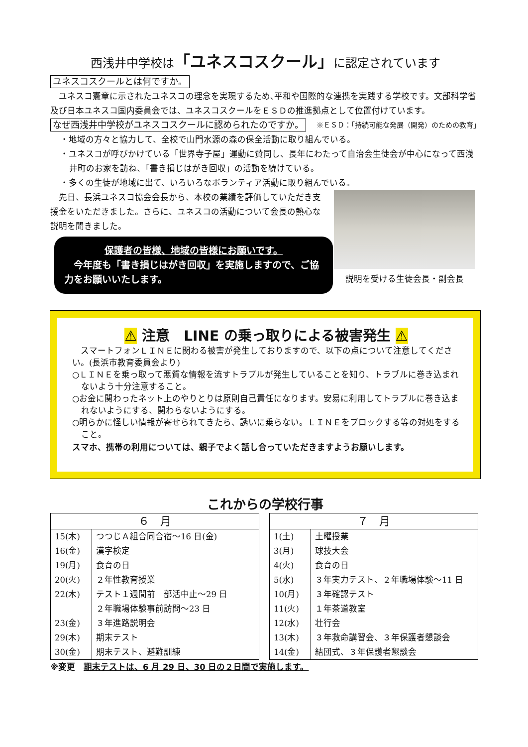西浅井中学校は「ユネスコスクール」に認定されています
ユネスコスクールとは何ですか。
　ユネスコ憲章に示されたユネスコの理念を実現するため､平和や国際的な連携を実践する学校です。文部科学省及び日本ユネスコ国内委員会では、ユネスコスクールをＥＳＤの推進拠点として位置付けています。 ※ＥＳＤ：「持続可能な発展（開発）のための教育」
なぜ西浅井中学校がユネスコスクールに認められたのですか。
・地域の方々と協力して、全校で山門水源の森の保全活動に取り組んでいる。
・ユネスコが呼びかけている「世界寺子屋」運動に賛同し、長年にわたって自治会生徒会が中心になって西浅井町のお家を訪ね、「書き損じはがき回収」の活動を続けている。
・多くの生徒が地域に出て、いろいろなボランティア活動に取り組んでいる。
　先日、長浜ユネスコ協会会長から、本校の業績を評価していただき支援金をいただきました。さらに、ユネスコの活動について会長の熱心な説明を聞きました。
保護者の皆様、地域の皆様にお願いです。
　今年度も「書き損じはがき回収」を実施しますので、ご協力をお願いいたします。
説明を受ける生徒会長・副会長
⚠ 注意　LINE の乗っ取りによる被害発生 ⚠
　スマートフォンＬＩＮＥに関わる被害が発生しておりますので、以下の点について注意してください。(長浜市教育委員会より)
○ＬＩＮＥを乗っ取って悪質な情報を流すトラブルが発生していることを知り、トラブルに巻き込まれないよう十分注意すること。
○お金に関わったネット上のやりとりは原則自己責任になります。安易に利用してトラブルに巻き込まれないようにする、関わらないようにする。
○明らかに怪しい情報が寄せられてきたら、誘いに乗らない。ＬＩＮＥをブロックする等の対処をすること。
スマホ、携帯の利用については、親子でよく話し合っていただきますようお願いします。
これからの学校行事
| ６ 月 | |
| --- | --- |
| 15(木) | つつじＡ組合同合宿～16 日(金) |
| 16(金) | 漢字検定 |
| 19(月) | 食育の日 |
| 20(火) | ２年性教育授業 |
| 22(木) | テスト１週間前 部活中止～29 日 ２年職場体験事前訪問～23 日 |
| 23(金) | ３年進路説明会 |
| 29(木) | 期末テスト |
| 30(金) | 期末テスト、避難訓練 |
| ７ 月 | |
| --- | --- |
| 1(土) | 土曜授業 |
| 3(月) | 球技大会 |
| 4(火) | 食育の日 |
| 5(水) | ３年実力テスト、２年職場体験～11 日 |
| 10(月) | ３年確認テスト |
| 11(火) | １年茶道教室 |
| 12(水) | 壮行会 |
| 13(木) | ３年救命講習会、３年保護者懇談会 |
| 14(金) | 結団式、３年保護者懇談会 |
※変更　期末テストは、6 月 29 日、30 日の２日間で実施します。